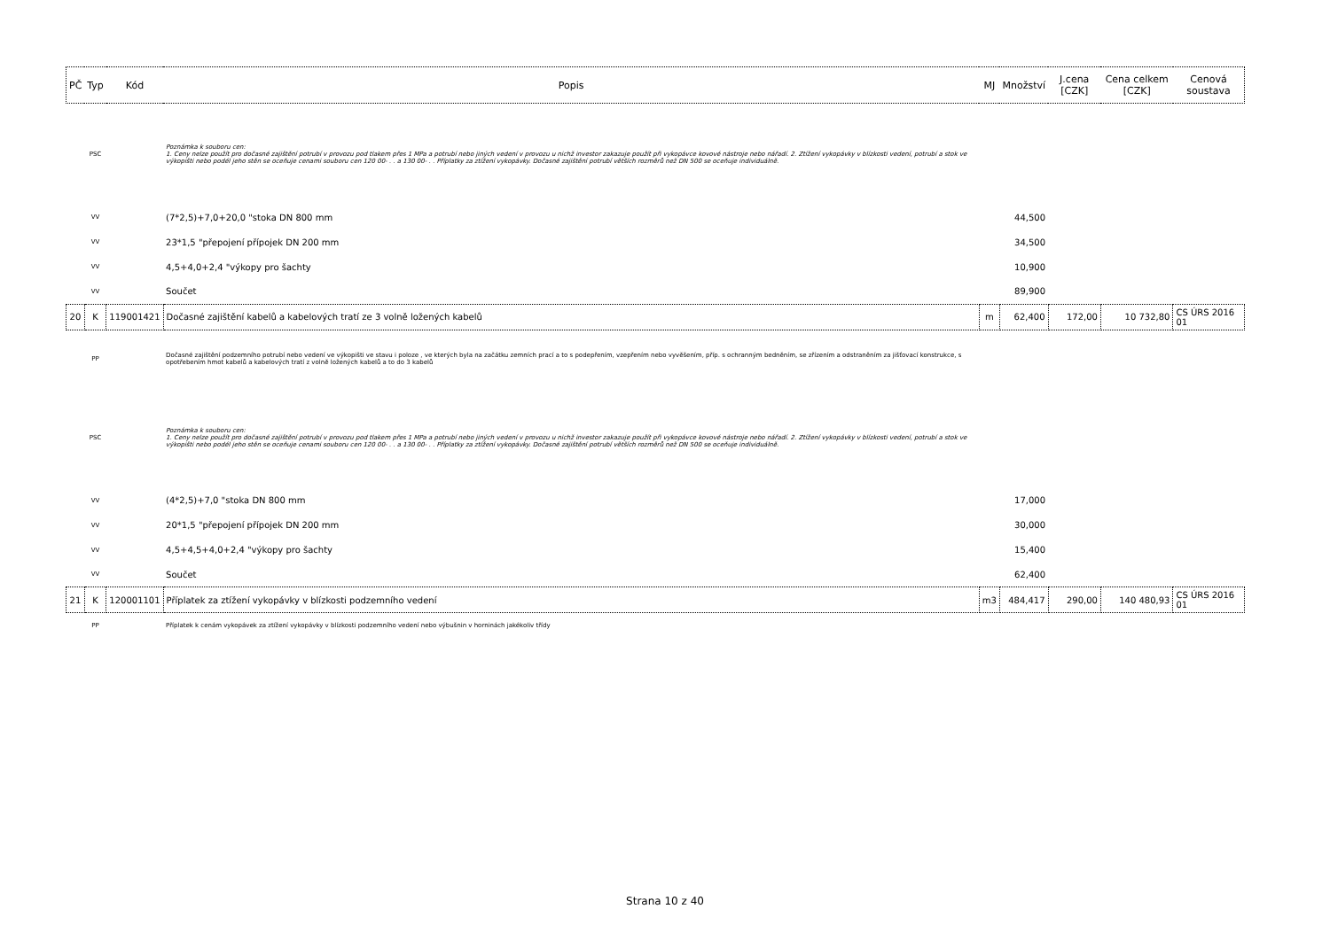| PČ | Typ | Kód | Popis | MJ | Množství | J.cena [CZK] | Cena celkem [CZK] | Cenová soustava |
| --- | --- | --- | --- | --- | --- | --- | --- | --- |
| | PSC | | Poznámka k souboru cen: 1. Ceny nelze použít pro dočasné zajištění potrubí v provozu pod tlakem přes 1 MPa a potrubí nebo jiných vedení v provozu u nichž investor zakazuje použít při vykopávce kovové nástroje nebo nářadí. 2. Ztížení vykopávky v blízkosti vedení, potrubí a stok ve výkopišti nebo podél jeho stěn se oceňuje cenami souboru cen 120 00- . . a 130 00- . . Příplatky za ztížení vykopávky. Dočasné zajištění potrubí větších rozměrů než DN 500 se oceňuje individuálně. | | | | | |
| | VV | | (7*2,5)+7,0+20,0 "stoka DN 800 mm | | 44,500 | | | |
| | VV | | 23*1,5 "přepojení přípojek DN 200 mm | | 34,500 | | | |
| | VV | | 4,5+4,0+2,4 "výkopy pro šachty | | 10,900 | | | |
| | VV | | Součet | | 89,900 | | | |
| 20 | K | 119001421 | Dočasné zajištění kabelů a kabelových tratí ze 3 volně ložených kabelů | m | 62,400 | 172,00 | 10 732,80 | CS ÚRS 2016 01 |
| | PP | | Dočasné zajištění podzemního potrubí nebo vedení ve výkopišti ve stavu i poloze , ve kterých byla na začátku zemních prací a to s podepřením, vzepřením nebo vyvěšením, příp. s ochranným bedněním, se zřízením a odstraněním za jišťovací konstrukce, s opotřebením hmot kabelů a kabelových tratí z volně ložených kabelů a to do 3 kabelů | | | | | |
| | PSC | | Poznámka k souboru cen: 1. Ceny nelze použít pro dočasné zajištění potrubí v provozu pod tlakem přes 1 MPa a potrubí nebo jiných vedení v provozu u nichž investor zakazuje použít při vykopávce kovové nástroje nebo nářadí. 2. Ztížení vykopávky v blízkosti vedení, potrubí a stok ve výkopišti nebo podél jeho stěn se oceňuje cenami souboru cen 120 00- . . a 130 00- . . Příplatky za ztížení vykopávky. Dočasné zajištění potrubí větších rozměrů než DN 500 se oceňuje individuálně. | | | | | |
| | VV | | (4*2,5)+7,0 "stoka DN 800 mm | | 17,000 | | | |
| | VV | | 20*1,5 "přepojení přípojek DN 200 mm | | 30,000 | | | |
| | VV | | 4,5+4,5+4,0+2,4 "výkopy pro šachty | | 15,400 | | | |
| | VV | | Součet | | 62,400 | | | |
| 21 | K | 120001101 | Příplatek za ztížení vykopávky v blízkosti podzemního vedení | m3 | 484,417 | 290,00 | 140 480,93 | CS ÚRS 2016 01 |
| | PP | | Příplatek k cenám vykopávek za ztížení vykopávky v blízkosti podzemního vedení nebo výbušnin v horninách jakékoliv třídy | | | | | |
Strana 10 z 40